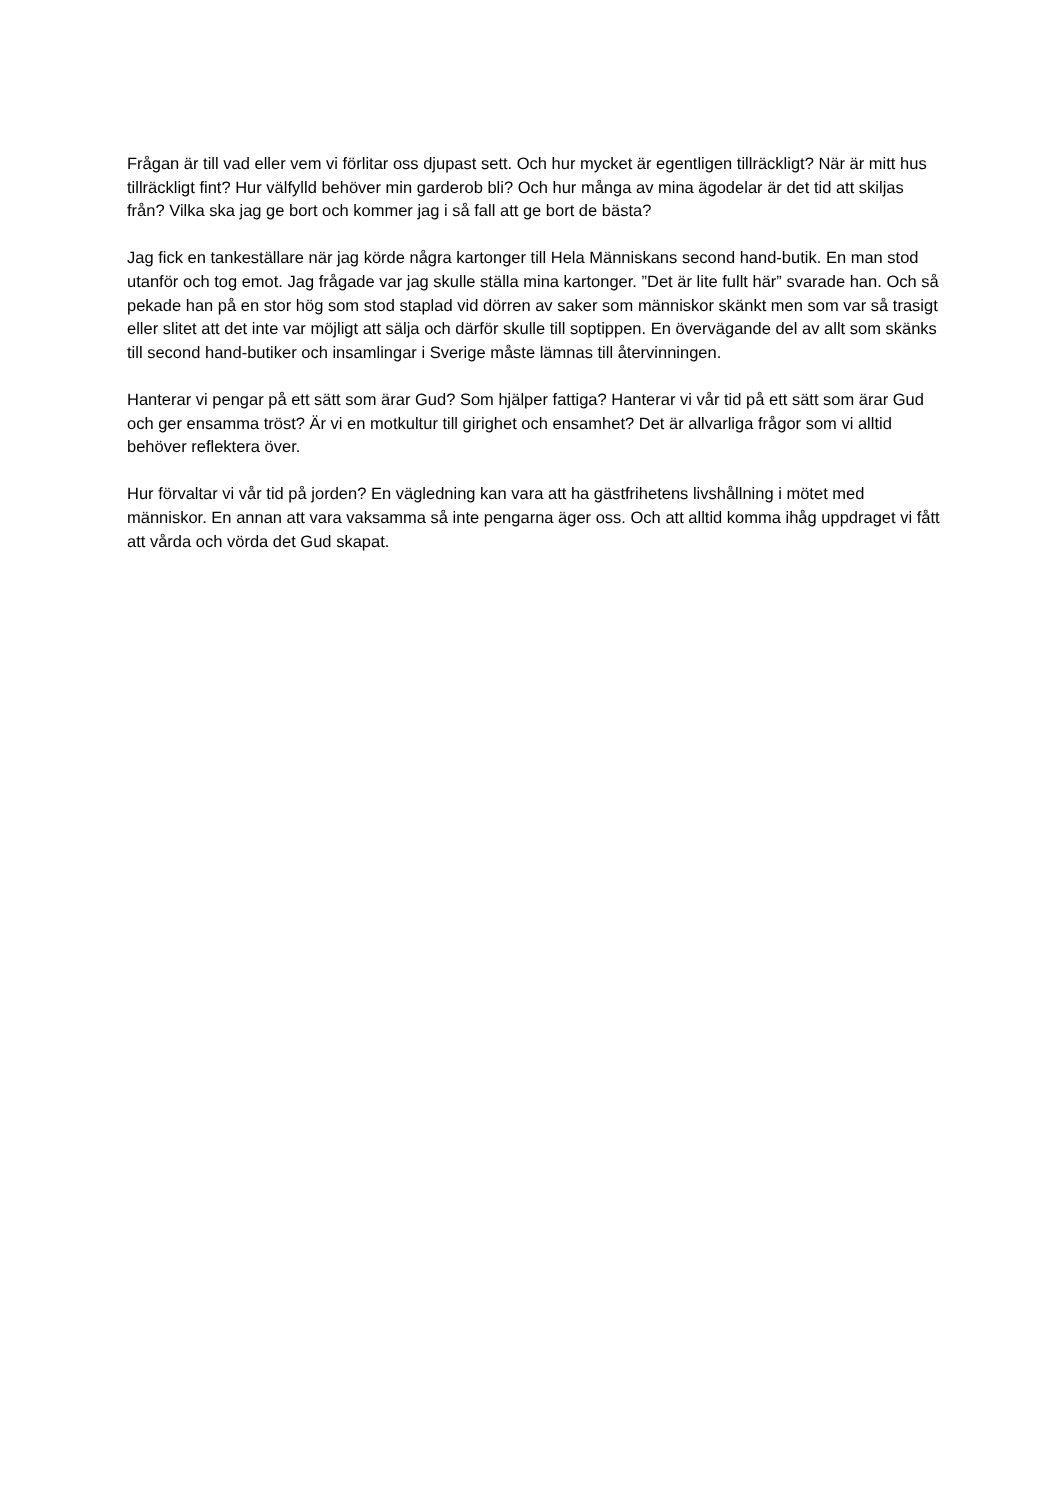Frågan är till vad eller vem vi förlitar oss djupast sett. Och hur mycket är egentligen tillräckligt? När är mitt hus tillräckligt fint? Hur välfylld behöver min garderob bli? Och hur många av mina ägodelar är det tid att skiljas från? Vilka ska jag ge bort och kommer jag i så fall att ge bort de bästa?
Jag fick en tankeställare när jag körde några kartonger till Hela Människans second hand-butik. En man stod utanför och tog emot. Jag frågade var jag skulle ställa mina kartonger. ”Det är lite fullt här” svarade han. Och så pekade han på en stor hög som stod staplad vid dörren av saker som människor skänkt men som var så trasigt eller slitet att det inte var möjligt att sälja och därför skulle till soptippen. En övervägande del av allt som skänks till second hand-butiker och insamlingar i Sverige måste lämnas till återvinningen.
Hanterar vi pengar på ett sätt som ärar Gud? Som hjälper fattiga? Hanterar vi vår tid på ett sätt som ärar Gud och ger ensamma tröst? Är vi en motkultur till girighet och ensamhet? Det är allvarliga frågor som vi alltid behöver reflektera över.
Hur förvaltar vi vår tid på jorden? En vägledning kan vara att ha gästfrihetens livshållning i mötet med människor. En annan att vara vaksamma så inte pengarna äger oss. Och att alltid komma ihåg uppdraget vi fått att vårda och vörda det Gud skapat.